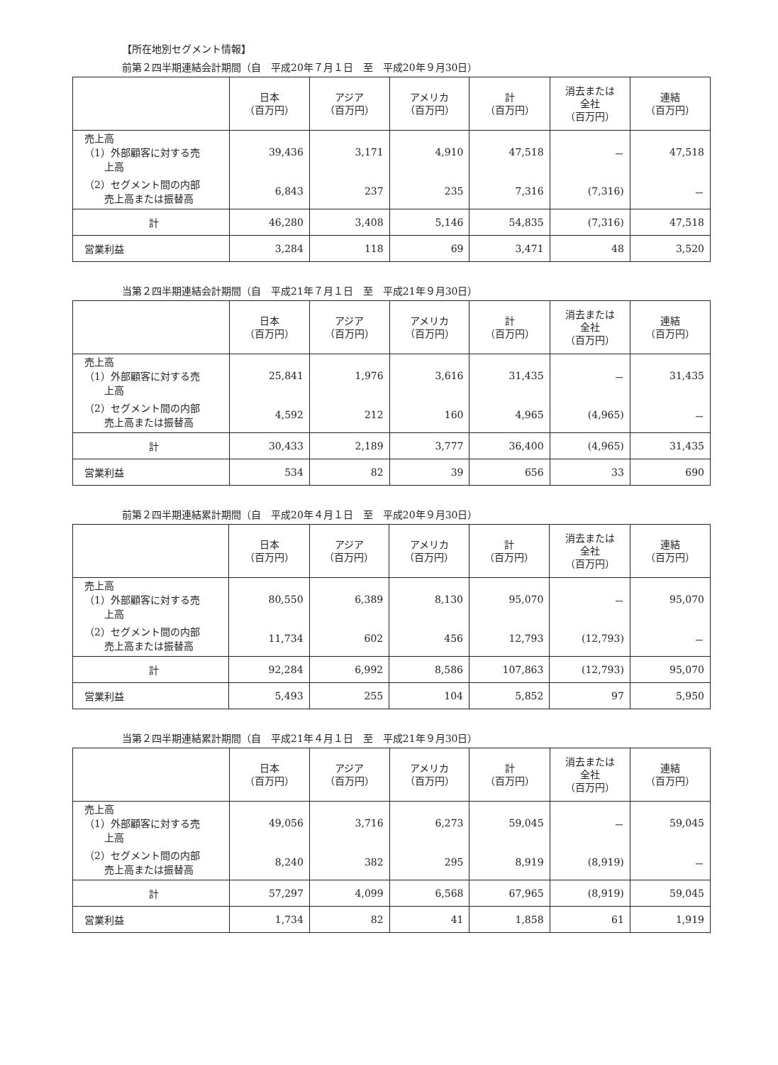【所在地別セグメント情報】
前第２四半期連結会計期間（自　平成20年７月１日　至　平成20年９月30日）
| | 日本 （百万円） | アジア （百万円） | アメリカ （百万円） | 計 （百万円） | 消去または 全社 （百万円） | 連結 （百万円） |
| --- | --- | --- | --- | --- | --- | --- |
| 売上高 （1）外部顧客に対する売 上高 | 39,436 | 3,171 | 4,910 | 47,518 | － | 47,518 |
| （2）セグメント間の内部 売上高または振替高 | 6,843 | 237 | 235 | 7,316 | (7,316) | － |
| 計 | 46,280 | 3,408 | 5,146 | 54,835 | (7,316) | 47,518 |
| 営業利益 | 3,284 | 118 | 69 | 3,471 | 48 | 3,520 |
当第２四半期連結会計期間（自　平成21年７月１日　至　平成21年９月30日）
| | 日本 （百万円） | アジア （百万円） | アメリカ （百万円） | 計 （百万円） | 消去または 全社 （百万円） | 連結 （百万円） |
| --- | --- | --- | --- | --- | --- | --- |
| 売上高 （1）外部顧客に対する売 上高 | 25,841 | 1,976 | 3,616 | 31,435 | － | 31,435 |
| （2）セグメント間の内部 売上高または振替高 | 4,592 | 212 | 160 | 4,965 | (4,965) | － |
| 計 | 30,433 | 2,189 | 3,777 | 36,400 | (4,965) | 31,435 |
| 営業利益 | 534 | 82 | 39 | 656 | 33 | 690 |
前第２四半期連結累計期間（自　平成20年４月１日　至　平成20年９月30日）
| | 日本 （百万円） | アジア （百万円） | アメリカ （百万円） | 計 （百万円） | 消去または 全社 （百万円） | 連結 （百万円） |
| --- | --- | --- | --- | --- | --- | --- |
| 売上高 （1）外部顧客に対する売 上高 | 80,550 | 6,389 | 8,130 | 95,070 | － | 95,070 |
| （2）セグメント間の内部 売上高または振替高 | 11,734 | 602 | 456 | 12,793 | (12,793) | － |
| 計 | 92,284 | 6,992 | 8,586 | 107,863 | (12,793) | 95,070 |
| 営業利益 | 5,493 | 255 | 104 | 5,852 | 97 | 5,950 |
当第２四半期連結累計期間（自　平成21年４月１日　至　平成21年９月30日）
| | 日本 （百万円） | アジア （百万円） | アメリカ （百万円） | 計 （百万円） | 消去または 全社 （百万円） | 連結 （百万円） |
| --- | --- | --- | --- | --- | --- | --- |
| 売上高 （1）外部顧客に対する売 上高 | 49,056 | 3,716 | 6,273 | 59,045 | － | 59,045 |
| （2）セグメント間の内部 売上高または振替高 | 8,240 | 382 | 295 | 8,919 | (8,919) | － |
| 計 | 57,297 | 4,099 | 6,568 | 67,965 | (8,919) | 59,045 |
| 営業利益 | 1,734 | 82 | 41 | 1,858 | 61 | 1,919 |